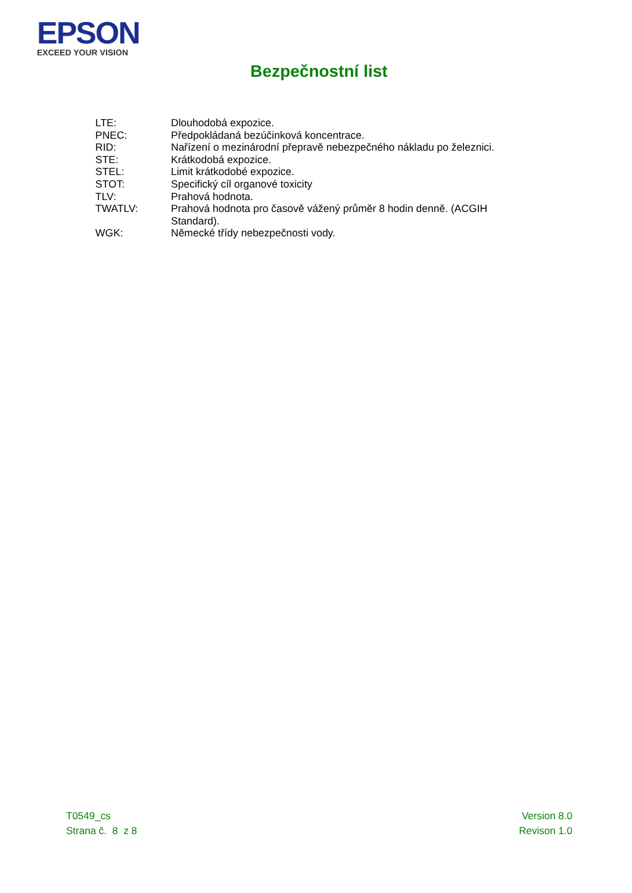EPSON
EXCEED YOUR VISION
Bezpečnostní list
| LTE: | Dlouhodobá expozice. |
| PNEC: | Předpokládaná bezúčinková koncentrace. |
| RID: | Nařízení o mezinárodní přepravě nebezpečného nákladu po železnici. |
| STE: | Krátkodobá expozice. |
| STEL: | Limit krátkodobé expozice. |
| STOT: | Specifický cíl organové toxicity |
| TLV: | Prahová hodnota. |
| TWATLV: | Prahová hodnota pro časově vážený průměr 8 hodin denně. (ACGIH Standard). |
| WGK: | Německé třídy nebezpečnosti vody. |
T0549_cs
Strana č. 8 z 8
Version 8.0
Revison 1.0